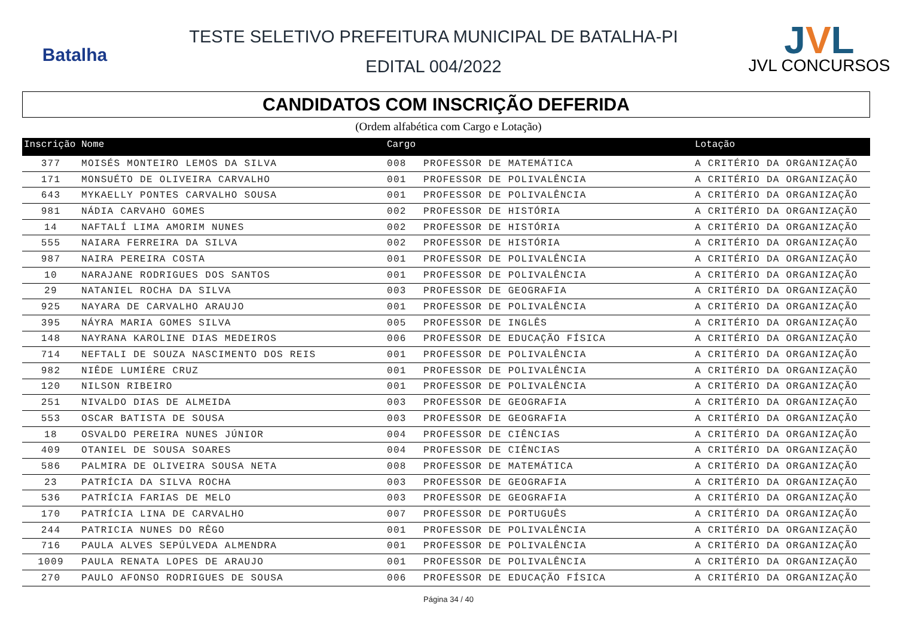Batalha
TESTE SELETIVO PREFEITURA MUNICIPAL DE BATALHA-PI
EDITAL 004/2022
JVL
JVL CONCURSOS
CANDIDATOS COM INSCRIÇÃO DEFERIDA
(Ordem alfabética com Cargo e Lotação)
| Inscrição | Nome | Cargo | | Lotação |
| --- | --- | --- | --- | --- |
| 377 | MOISÉS MONTEIRO LEMOS DA SILVA | 008 | PROFESSOR DE MATEMÁTICA | A CRITÉRIO DA ORGANIZAÇÃO |
| 171 | MONSUÉTO DE OLIVEIRA CARVALHO | 001 | PROFESSOR DE POLIVALÊNCIA | A CRITÉRIO DA ORGANIZAÇÃO |
| 643 | MYKAELLY PONTES CARVALHO SOUSA | 001 | PROFESSOR DE POLIVALÊNCIA | A CRITÉRIO DA ORGANIZAÇÃO |
| 981 | NÁDIA CARVAHO GOMES | 002 | PROFESSOR DE HISTÓRIA | A CRITÉRIO DA ORGANIZAÇÃO |
| 14 | NAFTALÍ LIMA AMORIM NUNES | 002 | PROFESSOR DE HISTÓRIA | A CRITÉRIO DA ORGANIZAÇÃO |
| 555 | NAIARA FERREIRA DA SILVA | 002 | PROFESSOR DE HISTÓRIA | A CRITÉRIO DA ORGANIZAÇÃO |
| 987 | NAIRA PEREIRA COSTA | 001 | PROFESSOR DE POLIVALÊNCIA | A CRITÉRIO DA ORGANIZAÇÃO |
| 10 | NARAJANE RODRIGUES DOS SANTOS | 001 | PROFESSOR DE POLIVALÊNCIA | A CRITÉRIO DA ORGANIZAÇÃO |
| 29 | NATANIEL ROCHA DA SILVA | 003 | PROFESSOR DE GEOGRAFIA | A CRITÉRIO DA ORGANIZAÇÃO |
| 925 | NAYARA DE CARVALHO ARAUJO | 001 | PROFESSOR DE POLIVALÊNCIA | A CRITÉRIO DA ORGANIZAÇÃO |
| 395 | NÁYRA MARIA GOMES SILVA | 005 | PROFESSOR DE INGLÊS | A CRITÉRIO DA ORGANIZAÇÃO |
| 148 | NAYRANA KAROLINE DIAS MEDEIROS | 006 | PROFESSOR DE EDUCAÇÃO FÍSICA | A CRITÉRIO DA ORGANIZAÇÃO |
| 714 | NEFTALI DE SOUZA NASCIMENTO DOS REIS | 001 | PROFESSOR DE POLIVALÊNCIA | A CRITÉRIO DA ORGANIZAÇÃO |
| 982 | NIÊDE LUMIÉRE CRUZ | 001 | PROFESSOR DE POLIVALÊNCIA | A CRITÉRIO DA ORGANIZAÇÃO |
| 120 | NILSON RIBEIRO | 001 | PROFESSOR DE POLIVALÊNCIA | A CRITÉRIO DA ORGANIZAÇÃO |
| 251 | NIVALDO DIAS DE ALMEIDA | 003 | PROFESSOR DE GEOGRAFIA | A CRITÉRIO DA ORGANIZAÇÃO |
| 553 | OSCAR BATISTA DE SOUSA | 003 | PROFESSOR DE GEOGRAFIA | A CRITÉRIO DA ORGANIZAÇÃO |
| 18 | OSVALDO PEREIRA NUNES JÚNIOR | 004 | PROFESSOR DE CIÊNCIAS | A CRITÉRIO DA ORGANIZAÇÃO |
| 409 | OTANIEL DE SOUSA SOARES | 004 | PROFESSOR DE CIÊNCIAS | A CRITÉRIO DA ORGANIZAÇÃO |
| 586 | PALMIRA DE OLIVEIRA SOUSA NETA | 008 | PROFESSOR DE MATEMÁTICA | A CRITÉRIO DA ORGANIZAÇÃO |
| 23 | PATRÍCIA DA SILVA ROCHA | 003 | PROFESSOR DE GEOGRAFIA | A CRITÉRIO DA ORGANIZAÇÃO |
| 536 | PATRÍCIA FARIAS DE MELO | 003 | PROFESSOR DE GEOGRAFIA | A CRITÉRIO DA ORGANIZAÇÃO |
| 170 | PATRÍCIA LINA DE CARVALHO | 007 | PROFESSOR DE PORTUGUÊS | A CRITÉRIO DA ORGANIZAÇÃO |
| 244 | PATRICIA NUNES DO RÊGO | 001 | PROFESSOR DE POLIVALÊNCIA | A CRITÉRIO DA ORGANIZAÇÃO |
| 716 | PAULA ALVES SEPÚLVEDA ALMENDRA | 001 | PROFESSOR DE POLIVALÊNCIA | A CRITÉRIO DA ORGANIZAÇÃO |
| 1009 | PAULA RENATA LOPES DE ARAUJO | 001 | PROFESSOR DE POLIVALÊNCIA | A CRITÉRIO DA ORGANIZAÇÃO |
| 270 | PAULO AFONSO RODRIGUES DE SOUSA | 006 | PROFESSOR DE EDUCAÇÃO FÍSICA | A CRITÉRIO DA ORGANIZAÇÃO |
Página 34 / 40